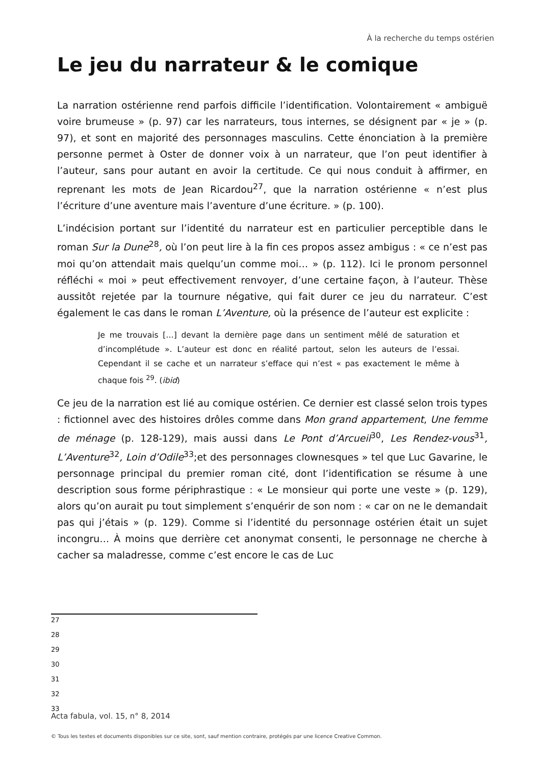À la recherche du temps ostérien
Le jeu du narrateur & le comique
La narration ostérienne rend parfois difficile l’identification. Volontairement « ambiguë voire brumeuse » (p. 97) car les narrateurs, tous internes, se désignent par « je » (p. 97), et sont en majorité des personnages masculins. Cette énonciation à la première personne permet à Oster de donner voix à un narrateur, que l’on peut identifier à l’auteur, sans pour autant en avoir la certitude. Ce qui nous conduit à affirmer, en reprenant les mots de Jean Ricardou<sup>27</sup>, que la narration ostérienne « n’est plus l’écriture d’une aventure mais l’aventure d’une écriture. » (p. 100).
L’indécision portant sur l’identité du narrateur est en particulier perceptible dans le roman Sur la Dune<sup>28</sup>, où l’on peut lire à la fin ces propos assez ambigus : « ce n’est pas moi qu’on attendait mais quelqu’un comme moi… » (p. 112). Ici le pronom personnel réfléchi « moi » peut effectivement renvoyer, d’une certaine façon, à l’auteur. Thèse aussitôt rejetée par la tournure négative, qui fait durer ce jeu du narrateur. C’est également le cas dans le roman L’Aventure, où la présence de l’auteur est explicite :
Je me trouvais […] devant la dernière page dans un sentiment mêlé de saturation et d’incomplétude ». L’auteur est donc en réalité partout, selon les auteurs de l’essai. Cependant il se cache et un narrateur s’efface qui n’est « pas exactement le même à chaque fois <sup>29</sup>. (ibid)
Ce jeu de la narration est lié au comique ostérien. Ce dernier est classé selon trois types : fictionnel avec des histoires drôles comme dans Mon grand appartement, Une femme de ménage (p. 128-129), mais aussi dans Le Pont d’Arcueil<sup>30</sup>, Les Rendez-vous<sup>31</sup>, L’Aventure<sup>32</sup>, Loin d’Odile<sup>33</sup>;et des personnages clownesques » tel que Luc Gavarine, le personnage principal du premier roman cité, dont l’identification se résume à une description sous forme périphrastique : « Le monsieur qui porte une veste » (p. 129), alors qu’on aurait pu tout simplement s’enquérir de son nom : « car on ne le demandait pas qui j’étais » (p. 129). Comme si l’identité du personnage ostérien était un sujet incongru… À moins que derrière cet anonymat consenti, le personnage ne cherche à cacher sa maladresse, comme c’est encore le cas de Luc
27
28
29
30
31
32
33
Acta fabula, vol. 15, n° 8, 2014
© Tous les textes et documents disponibles sur ce site, sont, sauf mention contraire, protégés par une licence Creative Common.